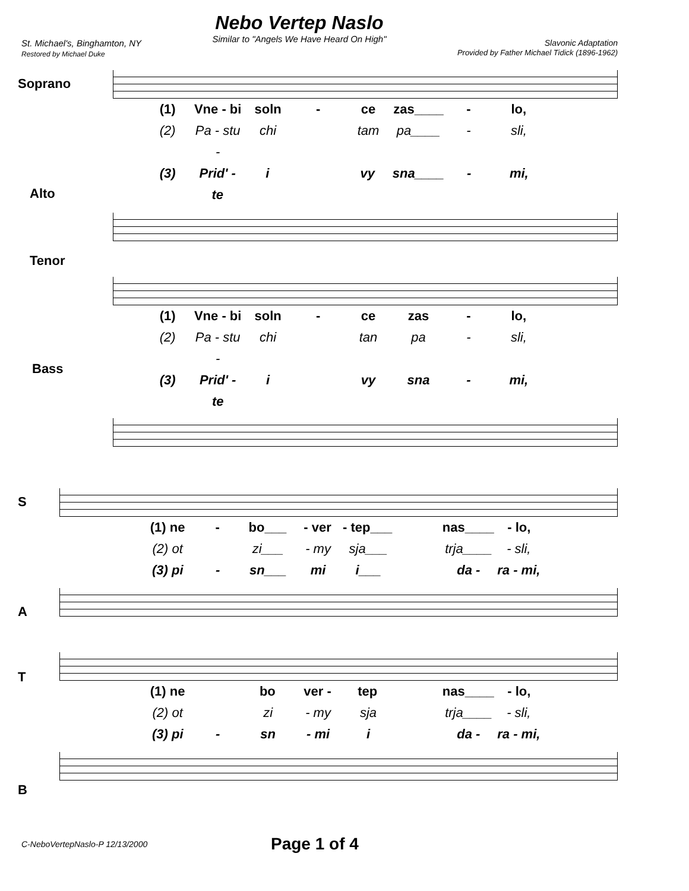St. Michael's, Binghamton, NY
Restored by Michael Duke
Nebo Vertep Naslo
Similar to "Angels We Have Heard On High"
Slavonic Adaptation
Provided by Father Michael Tidick (1896-1962)
Soprano
(1) Vne - bi soln - ce zas____ - lo,
(2) Pa - stu - chi tam pa____ - sli,
(3) Prid' - te i vy sna____ - mi,
Alto
Tenor
(1) Vne - bi soln - ce zas - lo,
(2) Pa - stu - chi tan pa - sli,
(3) Prid' - te i vy sna - mi,
Bass
S
(1) ne - bo___ - ver - tep___ nas____ - lo,
(2) ot zi___ - my sja___ trja____ - sli,
(3) pi - sn___ mi i___ da - ra - mi,
A
T
(1) ne bo ver - tep nas____ - lo,
(2) ot zi - my sja trja____ - sli,
(3) pi - sn - mi i da - ra - mi,
B
C-NeboVertepNaslo-P 12/13/2000 Page 1 of 4